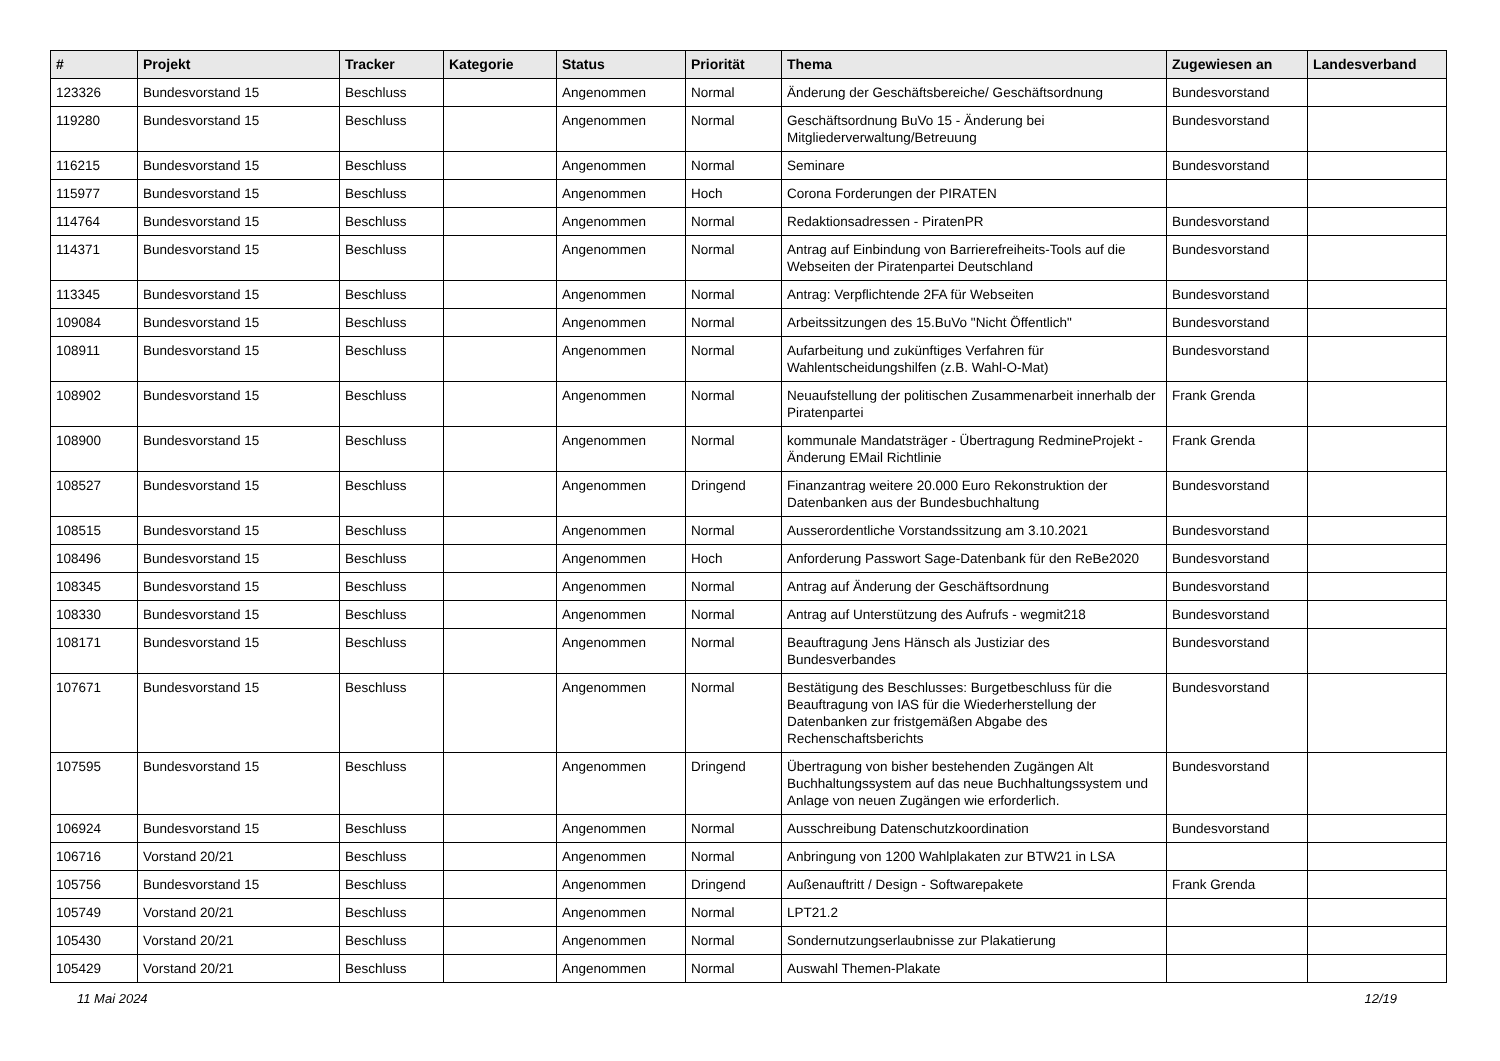| # | Projekt | Tracker | Kategorie | Status | Priorität | Thema | Zugewiesen an | Landesverband |
| --- | --- | --- | --- | --- | --- | --- | --- | --- |
| 123326 | Bundesvorstand 15 | Beschluss | | Angenommen | Normal | Änderung der Geschäftsbereiche/ Geschäftsordnung | Bundesvorstand | |
| 119280 | Bundesvorstand 15 | Beschluss | | Angenommen | Normal | Geschäftsordnung BuVo 15 - Änderung bei Mitgliederverwaltung/Betreuung | Bundesvorstand | |
| 116215 | Bundesvorstand 15 | Beschluss | | Angenommen | Normal | Seminare | Bundesvorstand | |
| 115977 | Bundesvorstand 15 | Beschluss | | Angenommen | Hoch | Corona Forderungen der PIRATEN | | |
| 114764 | Bundesvorstand 15 | Beschluss | | Angenommen | Normal | Redaktionsadressen - PiratenPR | Bundesvorstand | |
| 114371 | Bundesvorstand 15 | Beschluss | | Angenommen | Normal | Antrag auf Einbindung von Barrierefreiheits-Tools auf die Webseiten der Piratenpartei Deutschland | Bundesvorstand | |
| 113345 | Bundesvorstand 15 | Beschluss | | Angenommen | Normal | Antrag: Verpflichtende 2FA für Webseiten | Bundesvorstand | |
| 109084 | Bundesvorstand 15 | Beschluss | | Angenommen | Normal | Arbeitssitzungen des 15.BuVo "Nicht Öffentlich" | Bundesvorstand | |
| 108911 | Bundesvorstand 15 | Beschluss | | Angenommen | Normal | Aufarbeitung und zukünftiges Verfahren für Wahlentscheidungshilfen (z.B. Wahl-O-Mat) | Bundesvorstand | |
| 108902 | Bundesvorstand 15 | Beschluss | | Angenommen | Normal | Neuaufstellung der politischen Zusammenarbeit innerhalb der Piratenpartei | Frank Grenda | |
| 108900 | Bundesvorstand 15 | Beschluss | | Angenommen | Normal | kommunale Mandatsträger - Übertragung RedmineProjekt - Änderung EMail Richtlinie | Frank Grenda | |
| 108527 | Bundesvorstand 15 | Beschluss | | Angenommen | Dringend | Finanzantrag weitere 20.000 Euro Rekonstruktion der Datenbanken aus der Bundesbuchhaltung | Bundesvorstand | |
| 108515 | Bundesvorstand 15 | Beschluss | | Angenommen | Normal | Ausserordentliche Vorstandssitzung am 3.10.2021 | Bundesvorstand | |
| 108496 | Bundesvorstand 15 | Beschluss | | Angenommen | Hoch | Anforderung Passwort Sage-Datenbank für den ReBe2020 | Bundesvorstand | |
| 108345 | Bundesvorstand 15 | Beschluss | | Angenommen | Normal | Antrag auf Änderung der Geschäftsordnung | Bundesvorstand | |
| 108330 | Bundesvorstand 15 | Beschluss | | Angenommen | Normal | Antrag auf Unterstützung des Aufrufs - wegmit218 | Bundesvorstand | |
| 108171 | Bundesvorstand 15 | Beschluss | | Angenommen | Normal | Beauftragung Jens Hänsch als Justiziar des Bundesverbandes | Bundesvorstand | |
| 107671 | Bundesvorstand 15 | Beschluss | | Angenommen | Normal | Bestätigung des Beschlusses: Burgetbeschluss für die Beauftragung von IAS für die Wiederherstellung der Datenbanken zur fristgemäßen Abgabe des Rechenschaftsberichts | Bundesvorstand | |
| 107595 | Bundesvorstand 15 | Beschluss | | Angenommen | Dringend | Übertragung von bisher bestehenden Zugängen Alt Buchhaltungssystem auf das neue Buchhaltungssystem und Anlage von neuen Zugängen wie erforderlich. | Bundesvorstand | |
| 106924 | Bundesvorstand 15 | Beschluss | | Angenommen | Normal | Ausschreibung Datenschutzkoordination | Bundesvorstand | |
| 106716 | Vorstand 20/21 | Beschluss | | Angenommen | Normal | Anbringung von 1200 Wahlplakaten zur BTW21 in LSA | | |
| 105756 | Bundesvorstand 15 | Beschluss | | Angenommen | Dringend | Außenauftritt / Design - Softwarepakete | Frank Grenda | |
| 105749 | Vorstand 20/21 | Beschluss | | Angenommen | Normal | LPT21.2 | | |
| 105430 | Vorstand 20/21 | Beschluss | | Angenommen | Normal | Sondernutzungserlaubnisse zur Plakatierung | | |
| 105429 | Vorstand 20/21 | Beschluss | | Angenommen | Normal | Auswahl Themen-Plakate | | |
11 Mai 2024 12/19